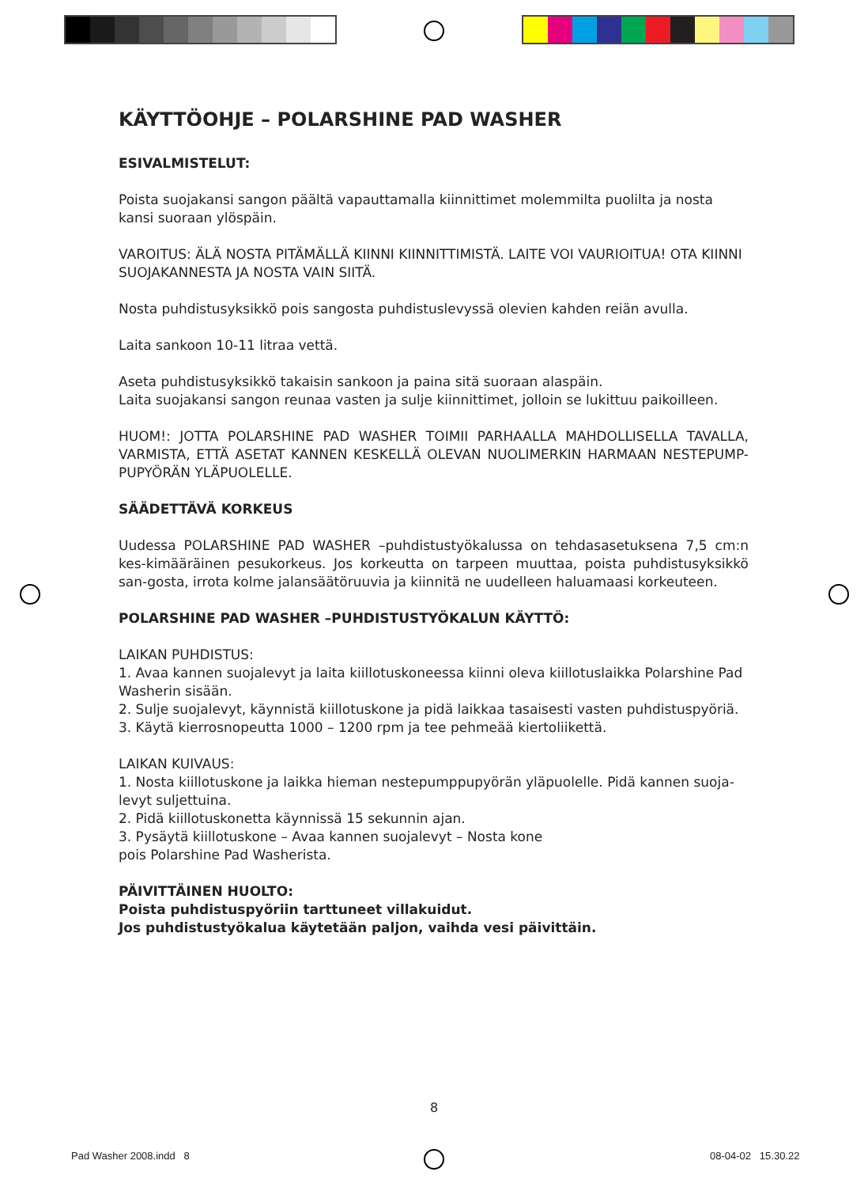KÄYTTÖOHJE – POLARSHINE PAD WASHER
ESIVALMISTELUT:
Poista suojakansi sangon päältä vapauttamalla kiinnittimet molemmilta puolilta ja nosta kansi suoraan ylöspäin.
VAROITUS: ÄLÄ NOSTA PITÄMÄLLÄ KIINNI KIINNITTIMISTÄ. LAITE VOI VAURIOITUA! OTA KIINNI SUOJAKANNESTA JA NOSTA VAIN SIITÄ.
Nosta puhdistusyksikkö pois sangosta puhdistuslevyssä olevien kahden reiän avulla.
Laita sankoon 10-11 litraa vettä.
Aseta puhdistusyksikkö takaisin sankoon ja paina sitä suoraan alaspäin.
Laita suojakansi sangon reunaa vasten ja sulje kiinnittimet, jolloin se lukittuu paikoilleen.
HUOM!: JOTTA POLARSHINE PAD WASHER TOIMII PARHAALLA MAHDOLLISELLA TAVALLA, VARMISTA, ETTÄ ASETAT KANNEN KESKELLÄ OLEVAN NUOLIMERKIN HARMAAN NESTEPUMP-PUPYÖRÄN YLÄPUOLELLE.
SÄÄDETTÄVÄ KORKEUS
Uudessa POLARSHINE PAD WASHER –puhdistustyökalussa on tehdasasetuksena 7,5 cm:n kes-kimääräinen pesukorkeus. Jos korkeutta on tarpeen muuttaa, poista puhdistusyksikkö san-gosta, irrota kolme jalansäätöruuvia ja kiinnitä ne uudelleen haluamaasi korkeuteen.
POLARSHINE PAD WASHER –PUHDISTUSTYÖKALUN KÄYTTÖ:
LAIKAN PUHDISTUS:
1. Avaa kannen suojalevyt ja laita kiillotuskoneessa kiinni oleva kiillotuslaikka Polarshine Pad Washerin sisään.
2. Sulje suojalevyt, käynnistä kiillotuskone ja pidä laikkaa tasaisesti vasten puhdistuspyöriä.
3. Käytä kierrosnopeutta 1000 – 1200 rpm ja tee pehmeää kiertoliikettä.
LAIKAN KUIVAUS:
1. Nosta kiillotuskone ja laikka hieman nestepumppupyörän yläpuolelle. Pidä kannen suoja-levyt suljettuina.
2. Pidä kiillotuskonetta käynnissä 15 sekunnin ajan.
3. Pysäytä kiillotuskone – Avaa kannen suojalevyt – Nosta kone
pois Polarshine Pad Washerista.
PÄIVITTÄINEN HUOLTO:
Poista puhdistuspyöriin tarttuneet villakuidut.
Jos puhdistustyökalua käytetään paljon, vaihda vesi päivittäin.
8
Pad Washer 2008.indd 8 08-04-02 15.30.22